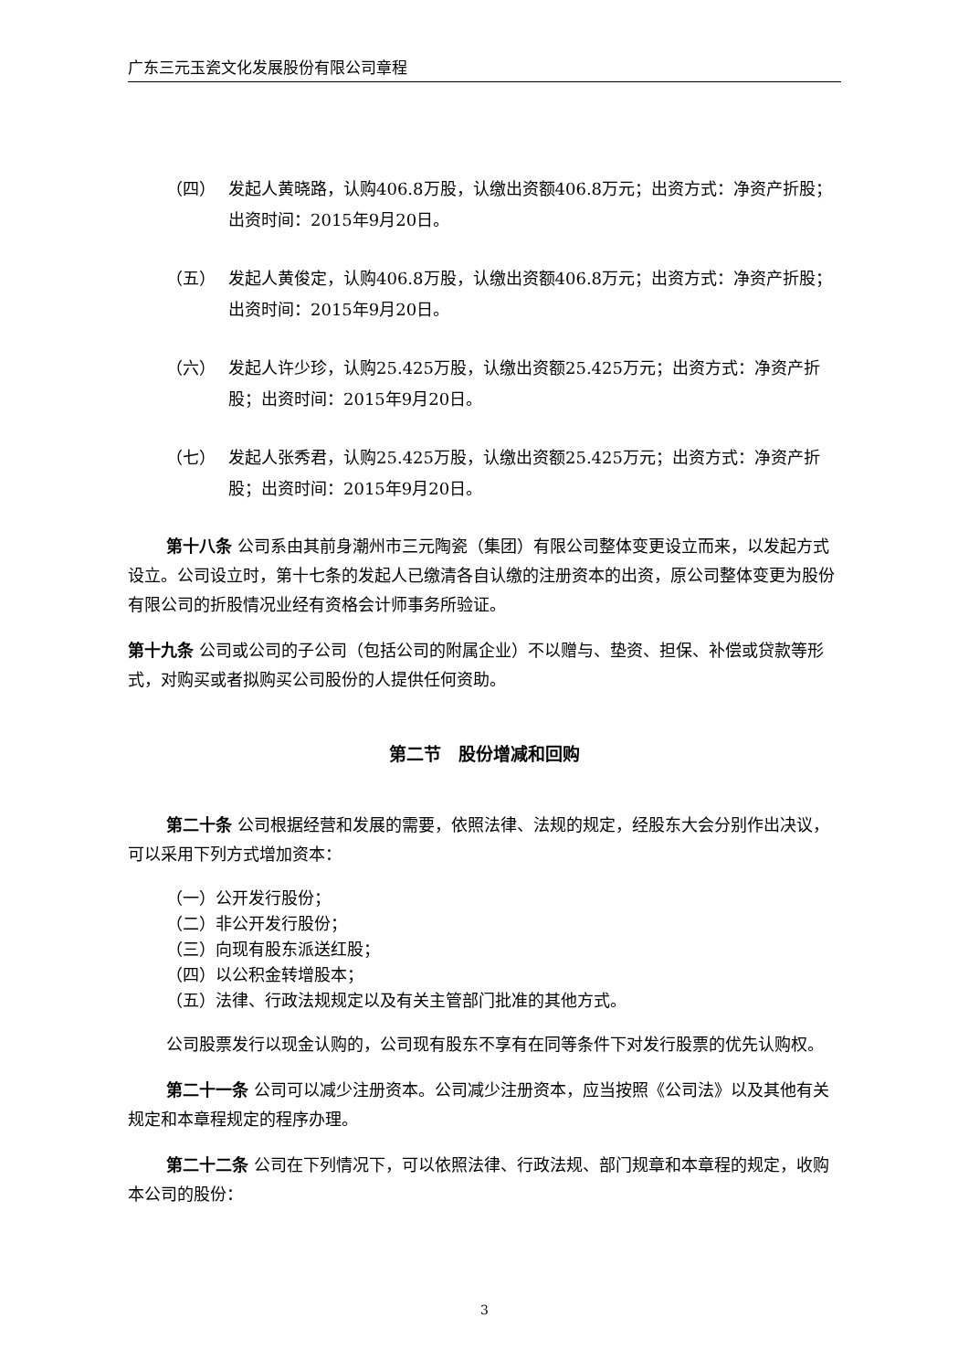广东三元玉瓷文化发展股份有限公司章程
（四） 发起人黄晓路，认购406.8万股，认缴出资额406.8万元；出资方式：净资产折股；出资时间：2015年9月20日。
（五） 发起人黄俊定，认购406.8万股，认缴出资额406.8万元；出资方式：净资产折股；出资时间：2015年9月20日。
（六） 发起人许少珍，认购25.425万股，认缴出资额25.425万元；出资方式：净资产折股；出资时间：2015年9月20日。
（七） 发起人张秀君，认购25.425万股，认缴出资额25.425万元；出资方式：净资产折股；出资时间：2015年9月20日。
第十八条 公司系由其前身潮州市三元陶瓷（集团）有限公司整体变更设立而来，以发起方式设立。公司设立时，第十七条的发起人已缴清各自认缴的注册资本的出资，原公司整体变更为股份有限公司的折股情况业经有资格会计师事务所验证。
第十九条 公司或公司的子公司（包括公司的附属企业）不以赠与、垫资、担保、补偿或贷款等形式，对购买或者拟购买公司股份的人提供任何资助。
第二节　股份增减和回购
第二十条 公司根据经营和发展的需要，依照法律、法规的规定，经股东大会分别作出决议，可以采用下列方式增加资本：
（一）公开发行股份；
（二）非公开发行股份；
（三）向现有股东派送红股；
（四）以公积金转增股本；
（五）法律、行政法规规定以及有关主管部门批准的其他方式。
公司股票发行以现金认购的，公司现有股东不享有在同等条件下对发行股票的优先认购权。
第二十一条 公司可以减少注册资本。公司减少注册资本，应当按照《公司法》以及其他有关规定和本章程规定的程序办理。
第二十二条 公司在下列情况下，可以依照法律、行政法规、部门规章和本章程的规定，收购本公司的股份：
3